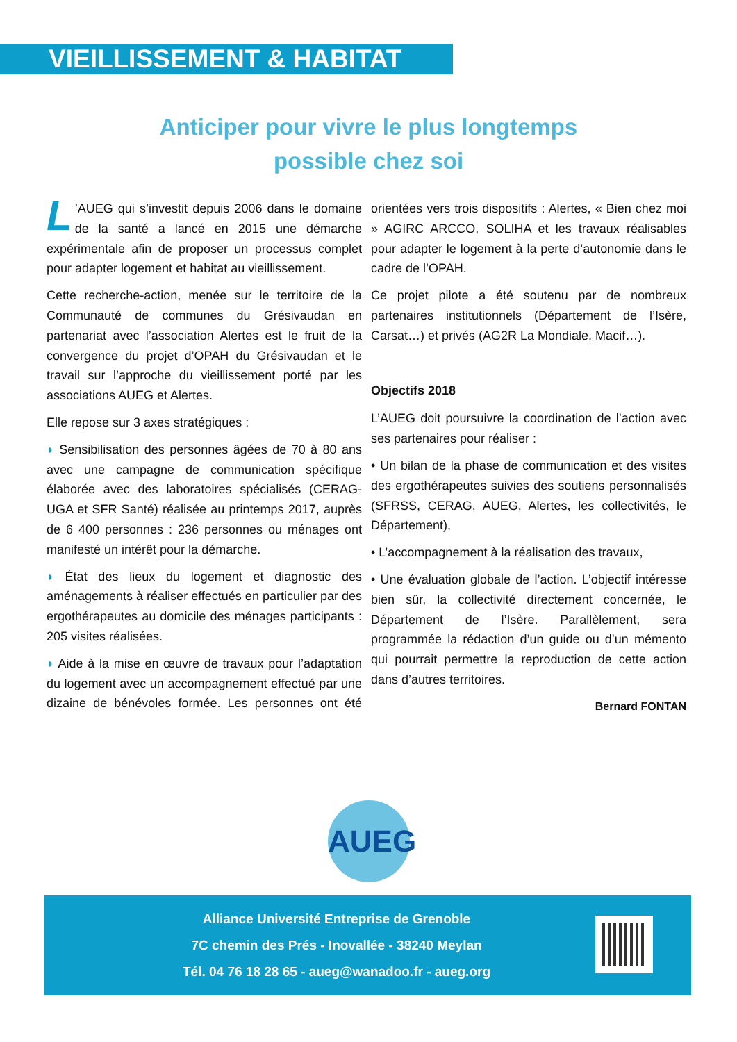VIEILLISSEMENT & HABITAT
Anticiper pour vivre le plus longtemps
possible chez soi
L’AUEG qui s’investit depuis 2006 dans le domaine de la santé a lancé en 2015 une démarche expérimentale afin de proposer un processus complet pour adapter logement et habitat au vieillissement.
Cette recherche-action, menée sur le territoire de la Communauté de communes du Grésivaudan en partenariat avec l’association Alertes est le fruit de la convergence du projet d’OPAH du Grésivaudan et le travail sur l’approche du vieillissement porté par les associations AUEG et Alertes.
Elle repose sur 3 axes stratégiques :
◗ Sensibilisation des personnes âgées de 70 à 80 ans avec une campagne de communication spécifique élaborée avec des laboratoires spécialisés (CERAG-UGA et SFR Santé) réalisée au printemps 2017, auprès de 6 400 personnes : 236 personnes ou ménages ont manifesté un intérêt pour la démarche.
◗ État des lieux du logement et diagnostic des aménagements à réaliser effectués en particulier par des ergothérapeutes au domicile des ménages participants : 205 visites réalisées.
◗ Aide à la mise en œuvre de travaux pour l’adaptation du logement avec un accompagnement effectué par une dizaine de bénévoles formée. Les personnes ont été orientées vers trois dispositifs : Alertes, « Bien chez moi » AGIRC ARCCO, SOLIHA et les travaux réalisables pour adapter le logement à la perte d’autonomie dans le cadre de l’OPAH.
Ce projet pilote a été soutenu par de nombreux partenaires institutionnels (Département de l’Isère, Carsat…) et privés (AG2R La Mondiale, Macif…).
Objectifs 2018
L’AUEG doit poursuivre la coordination de l’action avec ses partenaires pour réaliser :
• Un bilan de la phase de communication et des visites des ergothérapeutes suivies des soutiens personnalisés (SFRSS, CERAG, AUEG, Alertes, les collectivités, le Département),
• L’accompagnement à la réalisation des travaux,
• Une évaluation globale de l’action. L’objectif intéresse bien sûr, la collectivité directement concernée, le Département de l’Isère. Parallèlement, sera programmée la rédaction d’un guide ou d’un mémento qui pourrait permettre la reproduction de cette action dans d’autres territoires.
Bernard FONTAN
AUEG
Alliance Université Entreprise de Grenoble
7C chemin des Prés - Inovallée - 38240 Meylan
Tél. 04 76 18 28 65 - aueg@wanadoo.fr - aueg.org